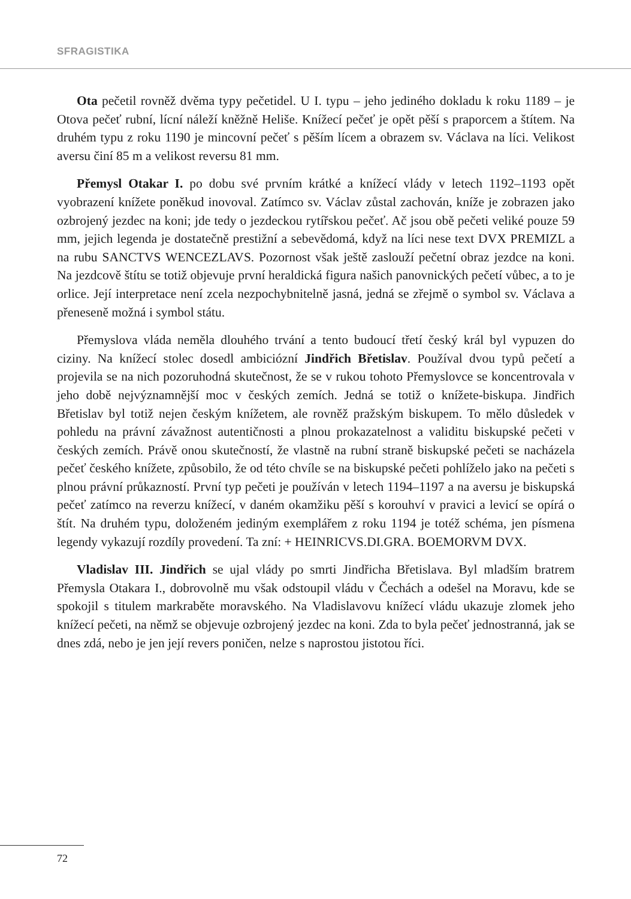SFRAGISTIKA
Ota pečetil rovněž dvěma typy pečetidel. U I. typu – jeho jediného dokladu k roku 1189 – je Otova pečeť rubní, lícní náleží kněžně Heliše. Knížecí pečeť je opět pěší s praporcem a štítem. Na druhém typu z roku 1190 je mincovní pečeť s pěším lícem a obrazem sv. Václava na líci. Velikost aversu činí 85 m a velikost reversu 81 mm.
Přemysl Otakar I. po dobu své prvním krátké a knížecí vlády v letech 1192–1193 opět vyobrazení knížete poněkud inovoval. Zatímco sv. Václav zůstal zachován, kníže je zobrazen jako ozbrojený jezdec na koni; jde tedy o jezdeckou rytířskou pečeť. Ač jsou obě pečeti veliké pouze 59 mm, jejich legenda je dostatečně prestižní a sebevědomá, když na líci nese text DVX PREMIZL a na rubu SANCTVS WENCEZLAVS. Pozornost však ještě zaslouží pečetní obraz jezdce na koni. Na jezdcově štítu se totiž objevuje první heraldická figura našich panovnických pečetí vůbec, a to je orlice. Její interpretace není zcela nezpochybnitelně jasná, jedná se zřejmě o symbol sv. Václava a přeneseně možná i symbol státu.
Přemyslova vláda neměla dlouhého trvání a tento budoucí třetí český král byl vypuzen do ciziny. Na knížecí stolec dosedl ambiciózní Jindřich Břetislav. Používal dvou typů pečetí a projevila se na nich pozoruhodná skutečnost, že se v rukou tohoto Přemyslovce se koncentrovala v jeho době nejvýznamnější moc v českých zemích. Jedná se totiž o knížete-biskupa. Jindřich Břetislav byl totiž nejen českým knížetem, ale rovněž pražským biskupem. To mělo důsledek v pohledu na právní závažnost autentičnosti a plnou prokazatelnost a validitu biskupské pečeti v českých zemích. Právě onou skutečností, že vlastně na rubní straně biskupské pečeti se nacházela pečeť českého knížete, způsobilo, že od této chvíle se na biskupské pečeti pohlíželo jako na pečeti s plnou právní průkazností. První typ pečeti je používán v letech 1194–1197 a na aversu je biskupská pečeť zatímco na reverzu knížecí, v daném okamžiku pěší s korouhví v pravici a levicí se opírá o štít. Na druhém typu, doloženém jediným exemplářem z roku 1194 je totéž schéma, jen písmena legendy vykazují rozdíly provedení. Ta zní: + HEINRICVS.DI.GRA. BOEMORVM DVX.
Vladislav III. Jindřich se ujal vlády po smrti Jindřicha Břetislava. Byl mladším bratrem Přemysla Otakara I., dobrovolně mu však odstoupil vládu v Čechách a odešel na Moravu, kde se spokojil s titulem markraběte moravského. Na Vladislavovu knížecí vládu ukazuje zlomek jeho knížecí pečeti, na němž se objevuje ozbrojený jezdec na koni. Zda to byla pečeť jednostranná, jak se dnes zdá, nebo je jen její revers poničen, nelze s naprostou jistotou říci.
72